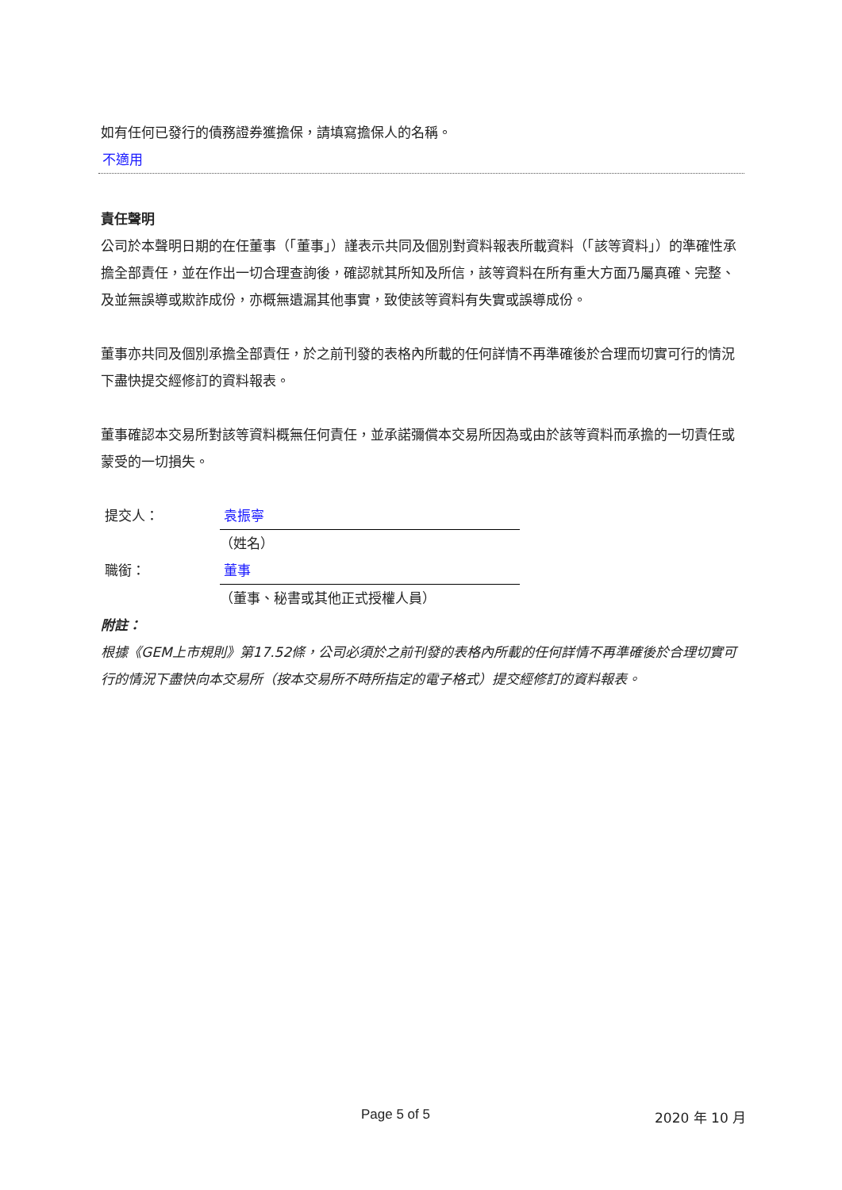如有任何已發行的債務證券獲擔保，請填寫擔保人的名稱。
不適用
責任聲明
公司於本聲明日期的在任董事（「董事」）謹表示共同及個別對資料報表所載資料（「該等資料」）的準確性承擔全部責任，並在作出一切合理查詢後，確認就其所知及所信，該等資料在所有重大方面乃屬真確、完整、及並無誤導或欺詐成份，亦概無遺漏其他事實，致使該等資料有失實或誤導成份。
董事亦共同及個別承擔全部責任，於之前刊發的表格內所載的任何詳情不再準確後於合理而切實可行的情況下盡快提交經修訂的資料報表。
董事確認本交易所對該等資料概無任何責任，並承諾彌償本交易所因為或由於該等資料而承擔的一切責任或蒙受的一切損失。
提交人： 袁振寧
（姓名）
職銜： 董事
（董事、秘書或其他正式授權人員）
附註：
根據《GEM上市規則》第17.52條，公司必須於之前刊發的表格內所載的任何詳情不再準確後於合理切實可行的情況下盡快向本交易所（按本交易所不時所指定的電子格式）提交經修訂的資料報表。
Page 5 of 5 2020 年 10 月